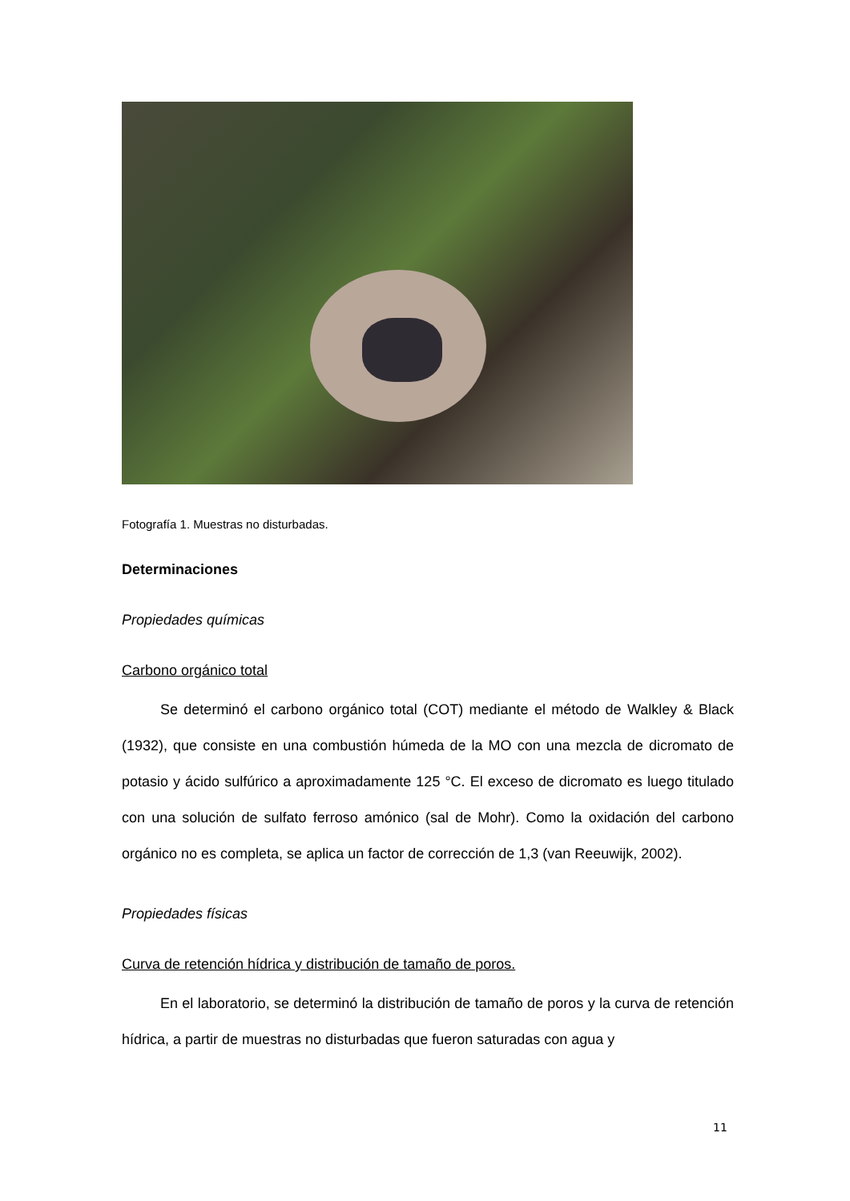Fotografía 1. Muestras no disturbadas.
Determinaciones
Propiedades químicas
Carbono orgánico total
Se determinó el carbono orgánico total (COT) mediante el método de Walkley & Black (1932), que consiste en una combustión húmeda de la MO con una mezcla de dicromato de potasio y ácido sulfúrico a aproximadamente 125 °C. El exceso de dicromato es luego titulado con una solución de sulfato ferroso amónico (sal de Mohr). Como la oxidación del carbono orgánico no es completa, se aplica un factor de corrección de 1,3 (van Reeuwijk, 2002).
Propiedades físicas
Curva de retención hídrica y distribución de tamaño de poros.
En el laboratorio, se determinó la distribución de tamaño de poros y la curva de retención hídrica, a partir de muestras no disturbadas que fueron saturadas con agua y
11